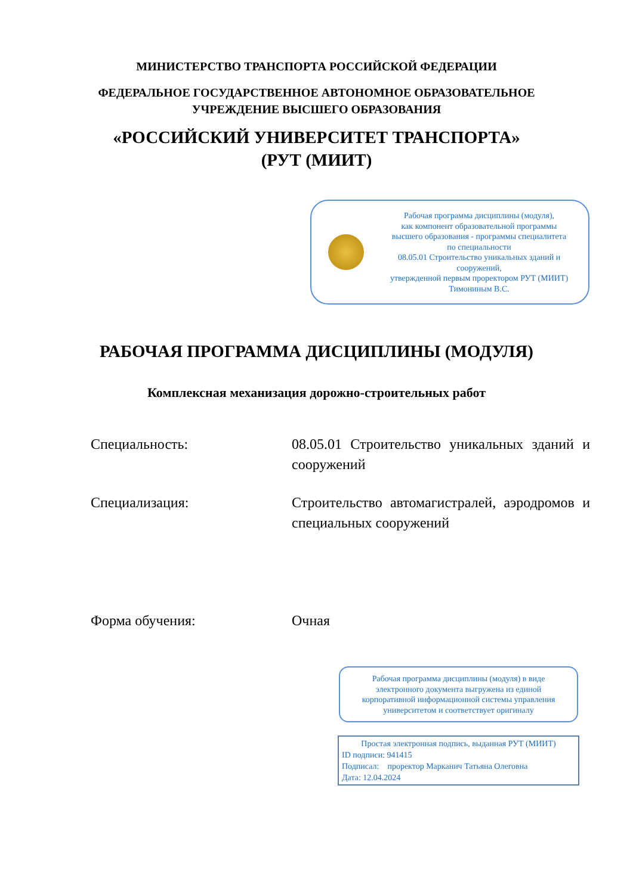МИНИСТЕРСТВО ТРАНСПОРТА РОССИЙСКОЙ ФЕДЕРАЦИИ
ФЕДЕРАЛЬНОЕ ГОСУДАРСТВЕННОЕ АВТОНОМНОЕ ОБРАЗОВАТЕЛЬНОЕ
УЧРЕЖДЕНИЕ ВЫСШЕГО ОБРАЗОВАНИЯ
«РОССИЙСКИЙ УНИВЕРСИТЕТ ТРАНСПОРТА»
(РУТ (МИИТ)
Рабочая программа дисциплины (модуля),
как компонент образовательной программы
высшего образования - программы специалитета
по специальности
08.05.01 Строительство уникальных зданий и
сооружений,
утвержденной первым проректором РУТ (МИИТ)
Тимониным В.С.
РАБОЧАЯ ПРОГРАММА ДИСЦИПЛИНЫ (МОДУЛЯ)
Комплексная механизация дорожно-строительных работ
Специальность: 08.05.01 Строительство уникальных зданий и сооружений
Специализация: Строительство автомагистралей, аэродромов и специальных сооружений
Форма обучения: Очная
Рабочая программа дисциплины (модуля) в виде
электронного документа выгружена из единой
корпоративной информационной системы управления
университетом и соответствует оригиналу
Простая электронная подпись, выданная РУТ (МИИТ)
ID подписи: 941415
Подписал: проректор Марканич Татьяна Олеговна
Дата: 12.04.2024